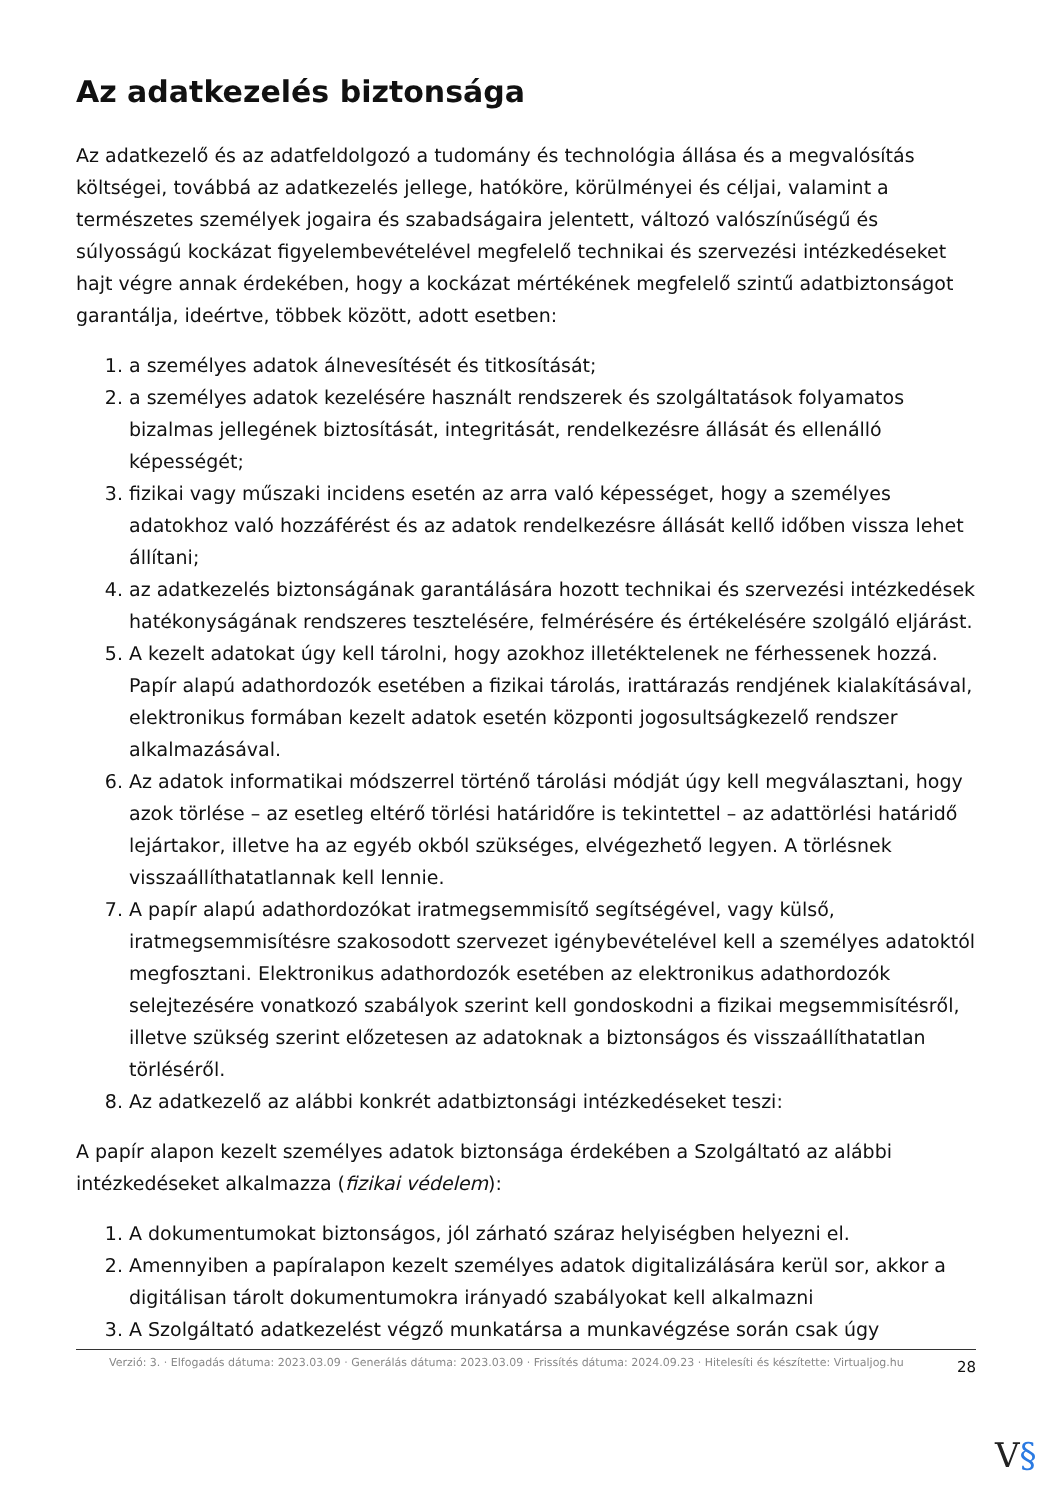Az adatkezelés biztonsága
Az adatkezelő és az adatfeldolgozó a tudomány és technológia állása és a megvalósítás költségei, továbbá az adatkezelés jellege, hatóköre, körülményei és céljai, valamint a természetes személyek jogaira és szabadságaira jelentett, változó valószínűségű és súlyosságú kockázat figyelembevételével megfelelő technikai és szervezési intézkedéseket hajt végre annak érdekében, hogy a kockázat mértékének megfelelő szintű adatbiztonságot garantálja, ideértve, többek között, adott esetben:
1. a személyes adatok álnevesítését és titkosítását;
2. a személyes adatok kezelésére használt rendszerek és szolgáltatások folyamatos bizalmas jellegének biztosítását, integritását, rendelkezésre állását és ellenálló képességét;
3. fizikai vagy műszaki incidens esetén az arra való képességet, hogy a személyes adatokhoz való hozzáférést és az adatok rendelkezésre állását kellő időben vissza lehet állítani;
4. az adatkezelés biztonságának garantálására hozott technikai és szervezési intézkedések hatékonyságának rendszeres tesztelésére, felmérésére és értékelésére szolgáló eljárást.
5. A kezelt adatokat úgy kell tárolni, hogy azokhoz illetéktelenek ne férhessenek hozzá. Papír alapú adathordozók esetében a fizikai tárolás, irattárazás rendjének kialakításával, elektronikus formában kezelt adatok esetén központi jogosultságkezelő rendszer alkalmazásával.
6. Az adatok informatikai módszerrel történő tárolási módját úgy kell megválasztani, hogy azok törlése – az esetleg eltérő törlési határidőre is tekintettel – az adattörlési határidő lejártakor, illetve ha az egyéb okból szükséges, elvégezhető legyen. A törlésnek visszaállíthatatlannak kell lennie.
7. A papír alapú adathordozókat iratmegsemmisítő segítségével, vagy külső, iratmegsemmisítésre szakosodott szervezet igénybevételével kell a személyes adatoktól megfosztani. Elektronikus adathordozók esetében az elektronikus adathordozók selejtezésére vonatkozó szabályok szerint kell gondoskodni a fizikai megsemmisítésről, illetve szükség szerint előzetesen az adatoknak a biztonságos és visszaállíthatatlan törléséről.
8. Az adatkezelő az alábbi konkrét adatbiztonsági intézkedéseket teszi:
A papír alapon kezelt személyes adatok biztonsága érdekében a Szolgáltató az alábbi intézkedéseket alkalmazza (fizikai védelem):
1. A dokumentumokat biztonságos, jól zárható száraz helyiségben helyezni el.
2. Amennyiben a papíralapon kezelt személyes adatok digitalizálására kerül sor, akkor a digitálisan tárolt dokumentumokra irányadó szabályokat kell alkalmazni
3. A Szolgáltató adatkezelést végző munkatársa a munkavégzése során csak úgy
Verzió: 3. · Elfogadás dátuma: 2023.03.09 · Generálás dátuma: 2023.03.09 · Frissítés dátuma: 2024.09.23 · Hitelesíti és készítette: Virtualjog.hu
28
V§